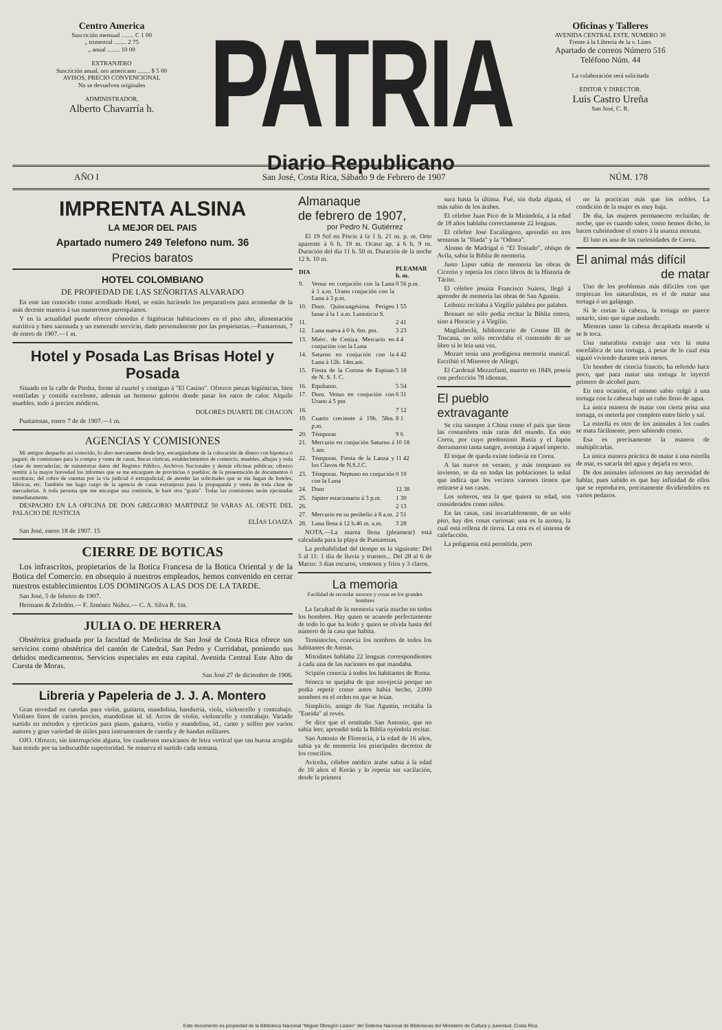Centro America
Suscrición mensual ........ C 1 00
„ trimestral ........ 2 75
„ anual ........ 10 00
EXTRANJERO
Suscrición anual, oro americano ........ $ 5 00
AVISOS, PRECIO CONVENCIONAL
No se devuelven originales
ADMINISTRADOR,
Alberto Chavarría h.
PATRIA
Diario Republicano
Oficinas y Talleres
AVENIDA CENTRAL ESTE, NUMERO 30
Frente á la Librería de la v. Lines
Apartado de correos Número 516
Teléfono Núm. 44
La colaboración será solicitada
EDITOR Y DIRECTOR.
Luis Castro Ureña
San José, C. R.
AÑO I San José, Costa Rica, Sábado 9 de Febrero de 1907 NÚM. 178
IMPRENTA ALSINA
LA MEJOR DEL PAIS
Apartado numero 249 Telefono num. 36
Precios baratos
HOTEL COLOMBIANO
DE PROPIEDAD DE LAS SEÑORITAS ALVARADO
En este tan conocido como acreditado Hotel, se están haciendo los preparativos para acomodar de la más decente manera á sus numerosos parroquianos.
Y en la actualidad puede ofrecer cómodas é higiénicas habitaciones en el piso alto, alimentación nutritiva y bien sazonada y un esmerado servicio, dado personalmente por las propietarias.—Puntarenas, 7 de enero de 1907.—1 m.
Hotel y Posada Las Brisas Hotel y Posada
Situado en la calle de Piedra, frente al cuartel y contiguo á "El Casino". Ofrezco piezas higiénicas, bien ventiladas y comida excelente, además un hermoso galerón donde pasar los ratos de calor. Alquilo muebles. todo á precios módicos.
DOLORES DUARTE DE CHACON
Puntarenas, enero 7 de de 1907.—1 m.
AGENCIAS Y COMISIONES
Mi antiguo despacho así conocido, lo abro nuevamente desde hoy, encargándome de la colocación de dinero con hipoteca ó pagaré; de comisiones para la compra y venta de casas, fincas rústicas, establecimientos de comercio, muebles, alhajas y toda clase de mercaderías; de suministrar datos del Registro Público, Archivos Nacionales y demás oficinas públicas; ofrezco remitir á la mayor brevedad los informes que se me encarguen de provincias ó pueblos; de la presentación de documentos ó escrituras; del cobro de cuentas por la vía judicial ó extrajudicial; de atender las solicitudes que se me hagan de hoteles, fábricas, etc. También me hago cargo de la agencia de casas extranjeras para la propaganda y venta de toda clase de mercaderías. A toda persona que me encargue una comisión, le haré otra "gratis". Todas las comisiones serán ejecutadas inmediatamente.
DESPACHO EN LA OFICINA DE DON GREGORIO MARTINEZ 50 VARAS AL OESTE DEL PALACIO DE JUSTICIA
ELÍAS LOAIZA
San José, enero 18 de 1907. 15
CIERRE DE BOTICAS
Los infrascritos, propietarios de la Botica Francesa de la Botica Oriental y de la Botica del Comercio. en obsequio á nuestros empleados, hemos convenido en cerrar nuestros establecimientos LOS DOMINGOS A LAS DOS DE LA TARDE.
San José, 5 de febrero de 1907.
Hermann & Zeledón.— F. Jiménez Núñez.— C. A. Silva R. 1m.
JULIA O. DE HERRERA
Obstétrica graduada por la facultad de Medicina de San José de Costa Rica ofrece sus servicios como obstétrica del cantón de Catedral, San Pedro y Curridabat, poniendo sus debidos medicamentos. Servicios especiales en esta capital. Avenida Central Este Alto de Cuesta de Moras.
San José 27 de diciembre de 1906.
Libreria y Papeleria de J. J. A. Montero
Gran novedad en cuerdas para violín, guitarra, mandolina, bandurria, viola, violoncello y contrabajo. Violines finos de varios precios, mandolinas id. id. Arcos de violín, violoncello y contrabajo. Variado surtido en métodos y ejercicios para piano, guitarra, violín y mandolina, id., canto y solfeo por varios autores y gran variedad de útiles para instrumentos de cuerda y de bandas militares.
OJO. Ofrezco, sin interrupción alguna, los cuadernos mexicanos de letra vertical que tan buena acogida han tenido por su indiscutible superioridad. Se renueva el surtido cada semana.
Almanaque
de febrero de 1907,
por Pedro N. Gutiérrez
El 19 Sol en Piscis á la 1 h. 21 m. p. m. Orto aparente á 6 h. 19 m. Ocaso ap. á 6 h. 9 m. Duración del día 11 h. 50 m. Duración de la noche 12 h. 10 m.
| DIA | | PLEAMAR h. m. |
| --- | --- | --- |
| 9. | Venus en conjución con la Luna á 1 a.m. Urano conjución con la Luna á 3 p.m. | 0 56 p.m. |
| 10. | Dom. Quincuagésima. Perigeo lunar á la 1 a.m. Lunisticio S. | 1 55 |
| 11. | | 2 41 |
| 12. | Luna nueva á 0 h. 6m. pm. | 3 23 |
| 13. | Miérc. de Ceniza. Mercurio en conjución con la Luna | 4 4 |
| 14. | Saturno en conjución con la Luna á 12h. 14m.am. | 4 42 |
| 15. | Fiesta de la Corona de Espinas de N. S. J. C. | 5 18 |
| 16. | Equilunio. | 5 54 |
| 17. | Dom. Venus en conjución con Urano á 5 pm | 6 31 |
| 18. | | 7 12 |
| 19. | Cuarto creciente á 19h. 58m. p.m. | 8 1 |
| 20. | Témporas | 9 6 |
| 21. | Mercurio en conjución Saturno á 5 am. | 10 18 |
| 22. | Témporas. Fiesta de la Lanza y los Clavos de N.S.J.C. | 11 42 |
| 23. | Témporas. Neptuno en conjución con la Luna | 0 10 |
| 24. | Dom | 12 38 |
| 25. | Júpiter estacionario á 3 p.m. | 1 30 |
| 26. | | 2 13 |
| 27. | Mercurio en su perihelio á 8 a.m. | 2 51 |
| 28. | Luna llena á 12 h.46 m. a.m. | 3 28 |
NOTA.—La marea llena (pleamear) está calculada para la playa de Puntarenas.
La probabilidad del tiempo es la siguiente: Del 5 al 11: 1 día de lluvia y truenos... Del 28 al 6 de Marzo: 3 días oscuros, ventosos y fríos y 3 claros.
La memoria
Facilidad de recordar sucesos y cosas en los grandes hombres
La facultad de la memoria varía mucho en todos los hombres. Hay quien se acuerde perfectamente de todo lo que ha leído y quien se olvida hasta del número de la casa que habita.
Temístocles, conocía los nombres de todos los habitantes de Atenas.
Mitrídates hablaba 22 lenguas correspondientes á cada una de las naciones en que mandaba.
Scipión conocía á todos los habitantes de Roma.
Séneca se quejaba de que envejecía porque no podía repetir como antes había hecho, 2.000 nombres en el orden en que se leían.
Simplicio, amigo de San Agustín, recitaba la "Eneida" al revés.
Se dice que el ermitaño San Antonio, que no sabía leer, aprendió toda la Biblia oyéndola recitar.
San Antonio de Florencia, á la edad de 16 años, sabía ya de memoria los principales decretos de los concilios.
Aviceña, célebre médico árabe sabía á la edad de 10 años el Korán y lo repetía sin vacilación, desde la primera
sura hasta la última. Fué, sin duda alguna, el más sabio de los árabes.
El célebre Juan Pico de la Mirándola, á la edad de 18 años hablaba correctamente 22 lenguas.
El célebre José Escalíngero, aprendió en tres semanas la "Iliada" y la "Odisea".
Alonso de Madrigal ó "El Tostado", obispo de Avila, sabía la Biblia de memoria.
Justo Lipso sabía de memoria las obras de Cicerón y repetía los cinco libros de la Historia de Tácito.
El célebre jesuita Francisco Suárez, llegó á aprender de memoria las obras de San Agustín.
Leibnitz recitaba á Virgilio palabra por palabra.
Bossuet no sólo podía recitar la Biblia entera, sino á Horacio y á Virgilio.
Magliabechi, bibliotecario de Cosme III de Toscana, no sólo recordaba el contenido de un libro si lo leía una vez.
Mozart tenía una prodigiosa memoria musical. Escribió el Miserere de Allegri.
El Cardenal Mezzofanti, muerto en 1849, poseía con perfección 78 idiomas.
El pueblo
extravagante
Se cita siempre á China como el país que tiene las costumbres más raras del mundo. En esto Corea, por cuyo predominio Rusia y el Japón derramaron tanta sangre, aventaja á aquel imperio.
El toque de queda existe todavía en Corea.
A las nueve en verano, y más temprano en invierno, se da en todas las poblaciones la señal que indica que los vecinos varones tienen que retirarse á sus casas.
Los solteros, sea la que quiera su edad, son considerados como niños.
En las casas, casi invariablemente, de un sólo piso, hay dos cosas curiosas: una es la azotea, la cual está rellena de tierra. La otra es el sistema de calefacción.
La poligamia está permitida, pero
no la practican más que los nobles. La condición de la mujer es muy baja.
De día, las mujeres permanecen recluídas; de noche, que es cuando salen, como hemos dicho, lo hacen cubriéndose el rostro á la usanza moruna.
El luto es una de las curiosidades de Corea.
El animal más difícil
de matar
Uno de los problemas más difíciles con que tropiezan los naturalistas, es el de matar una tortuga ó un galápago.
Si le cortan la cabeza, la tortuga no parece notarlo, sino que sigue andando.
Mientras tanto la cabeza decapitada muerde si se le toca.
Una naturalista extrajo una vez la masa encefálica de una tortuga, á pesar de lo cual ésta siguió viviendo durante seis meses.
Un hombre de ciencia francés, ha referido hace poco, que para matar una tortuga le inyectó primero de alcohol puro.
En otra ocasión, el mismo sabio colgó á una tortuga con la cabeza bajo un cubo lleno de agua.
La única manera de matar con cierta prisa una tortuga, es meterla por completo entre hielo y sal.
La estrella es otro de los animales á los cuales se mata fácilmente, pero sabiendo como.
Esa es precisamente la manera de multiplicarlas.
La única manera práctica de matar á una estrella de mar, es sacarla del agua y dejarla en seco.
De dos animales inferiores no hay necesidad de hablar, pues sabido es que hay infinidad de ellos que se reproducen, precisamente dividiéndolos en varios pedazos.
Este documento es propiedad de la Biblioteca Nacional "Miguel Obregón Lizano" del Sistema Nacional de Bibliotecas del Ministerio de Cultura y Juventud, Costa Rica.